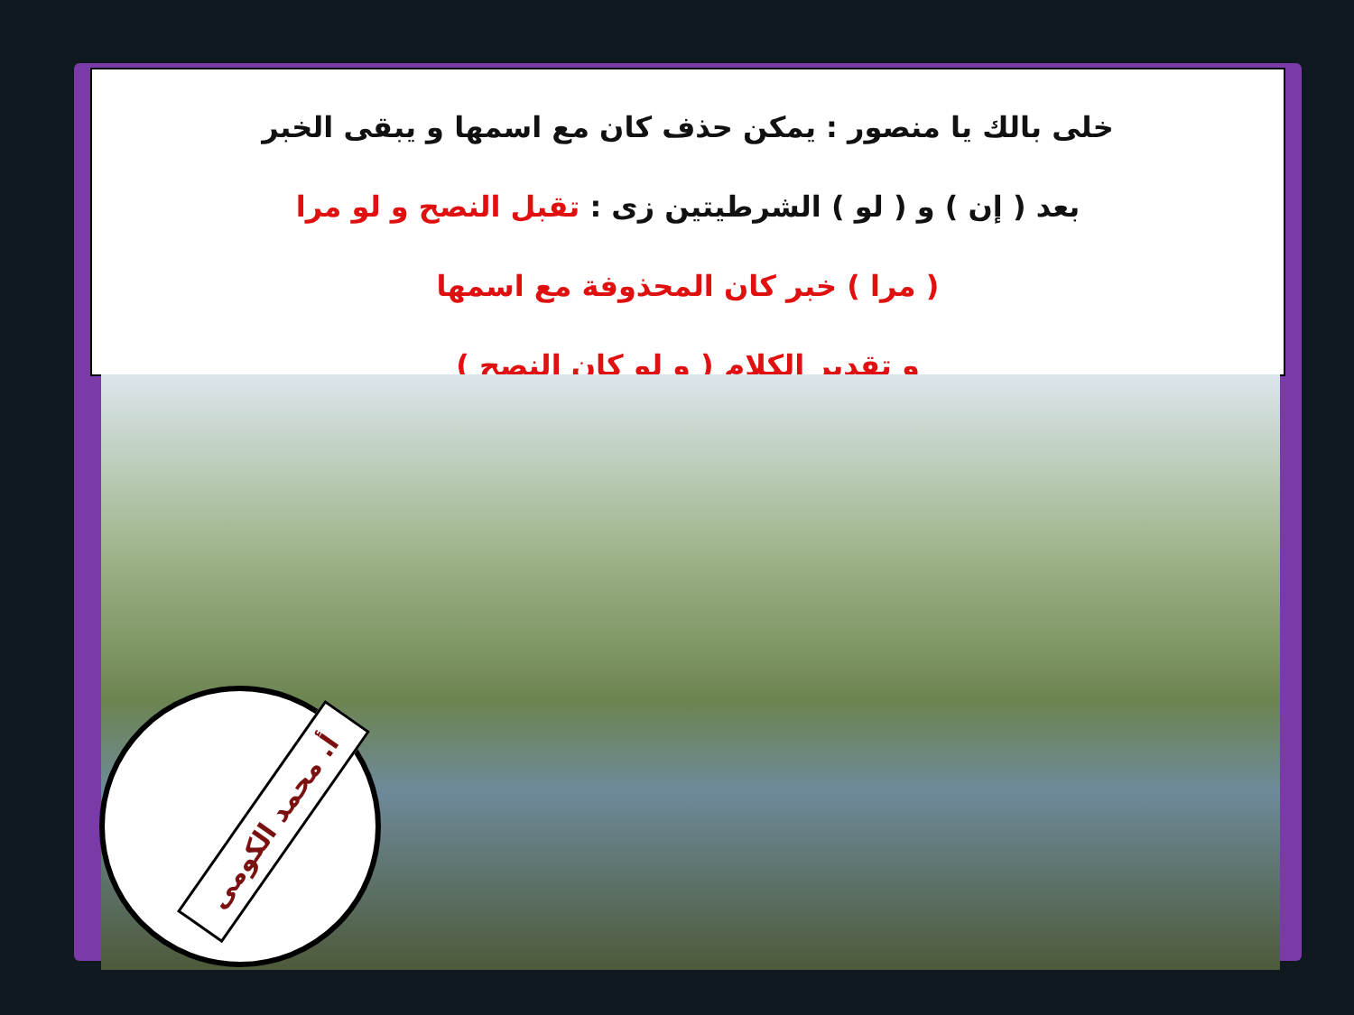خلى بالك يا منصور : يمكن حذف كان مع اسمها و يبقى الخبر
بعد ( إن ) و ( لو ) الشرطيتين زى : تقبل النصح و لو مرا
( مرا ) خبر كان المحذوفة مع اسمها
و تقدير الكلام ( و لو كان النصح )
أ. محمد الكومى